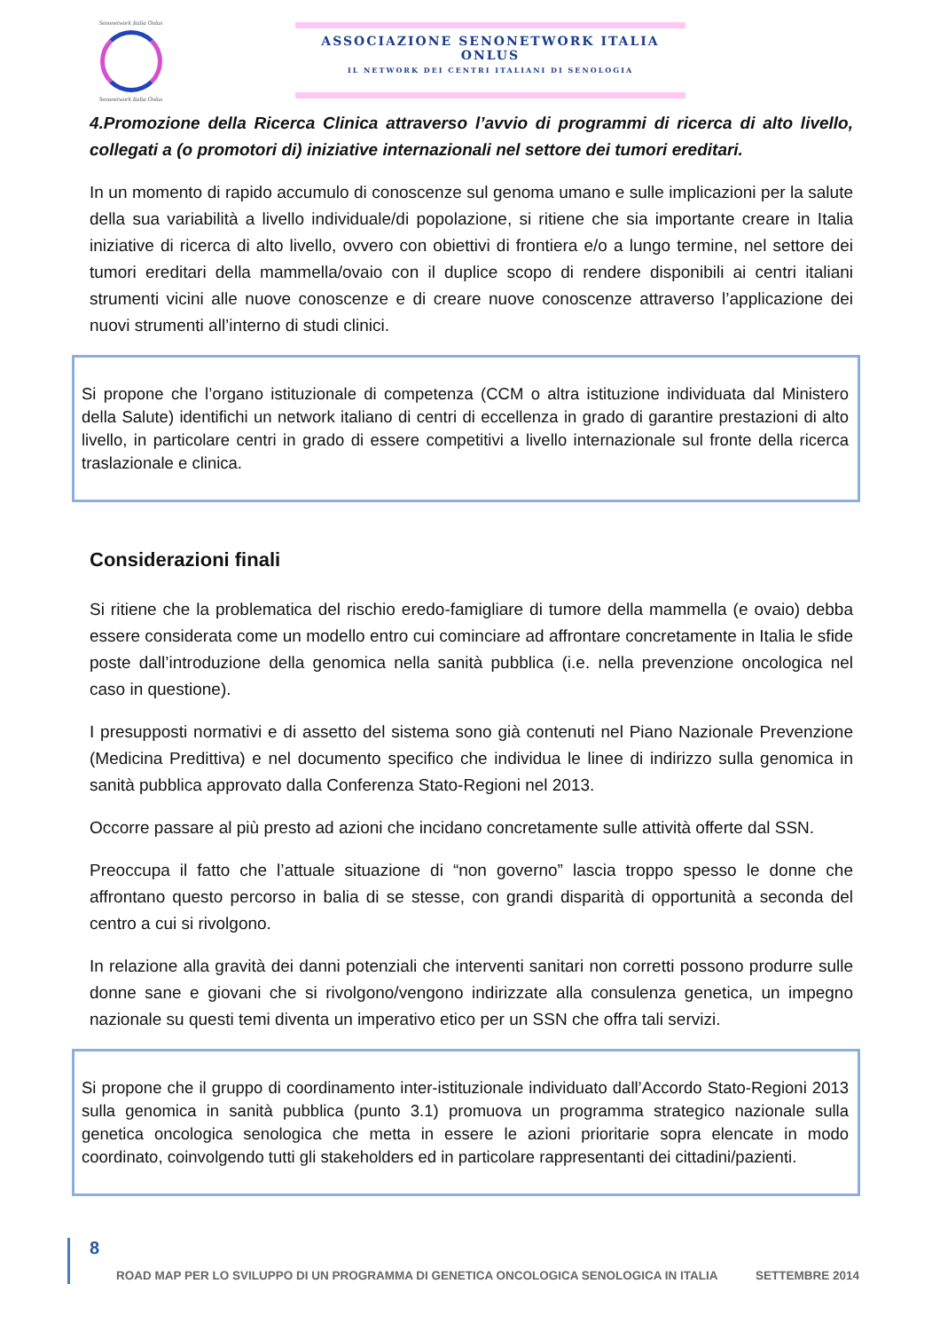Senonetwork Italia Onlus
Senonetwork Italia Onlus
ASSOCIAZIONE SENONETWORK ITALIA ONLUS
IL NETWORK DEI CENTRI ITALIANI DI SENOLOGIA
4.Promozione della Ricerca Clinica attraverso l’avvio di programmi di ricerca di alto livello, collegati a (o promotori di) iniziative internazionali nel settore dei tumori ereditari.
In un momento di rapido accumulo di conoscenze sul genoma umano e sulle implicazioni per la salute della sua variabilità a livello individuale/di popolazione, si ritiene che sia importante creare in Italia iniziative di ricerca di alto livello, ovvero con obiettivi di frontiera e/o a lungo termine, nel settore dei tumori ereditari della mammella/ovaio con il duplice scopo di rendere disponibili ai centri italiani strumenti vicini alle nuove conoscenze e di creare nuove conoscenze attraverso l’applicazione dei nuovi strumenti all’interno di studi clinici.
Si propone che l’organo istituzionale di competenza (CCM o altra istituzione individuata dal Ministero della Salute) identifichi un network italiano di centri di eccellenza in grado di garantire prestazioni di alto livello, in particolare centri in grado di essere competitivi a livello internazionale sul fronte della ricerca traslazionale e clinica.
Considerazioni finali
Si ritiene che la problematica del rischio eredo-famigliare di tumore della mammella (e ovaio) debba essere considerata come un modello entro cui cominciare ad affrontare concretamente in Italia le sfide poste dall’introduzione della genomica nella sanità pubblica (i.e. nella prevenzione oncologica nel caso in questione).
I presupposti normativi e di assetto del sistema sono già contenuti nel Piano Nazionale Prevenzione (Medicina Predittiva) e nel documento specifico che individua le linee di indirizzo sulla genomica in sanità pubblica approvato dalla Conferenza Stato-Regioni nel 2013.
Occorre passare al più presto ad azioni che incidano concretamente sulle attività offerte dal SSN.
Preoccupa il fatto che l’attuale situazione di “non governo” lascia troppo spesso le donne che affrontano questo percorso in balia di se stesse, con grandi disparità di opportunità a seconda del centro a cui si rivolgono.
In relazione alla gravità dei danni potenziali che interventi sanitari non corretti possono produrre sulle donne sane e giovani che si rivolgono/vengono indirizzate alla consulenza genetica, un impegno nazionale su questi temi diventa un imperativo etico per un SSN che offra tali servizi.
Si propone che il gruppo di coordinamento inter-istituzionale individuato dall’Accordo Stato-Regioni 2013 sulla genomica in sanità pubblica (punto 3.1) promuova un programma strategico nazionale sulla genetica oncologica senologica che metta in essere le azioni prioritarie sopra elencate in modo coordinato, coinvolgendo tutti gli stakeholders ed in particolare rappresentanti dei cittadini/pazienti.
8
ROAD MAP PER LO SVILUPPO DI UN PROGRAMMA DI GENETICA ONCOLOGICA SENOLOGICA IN ITALIA SETTEMBRE 2014